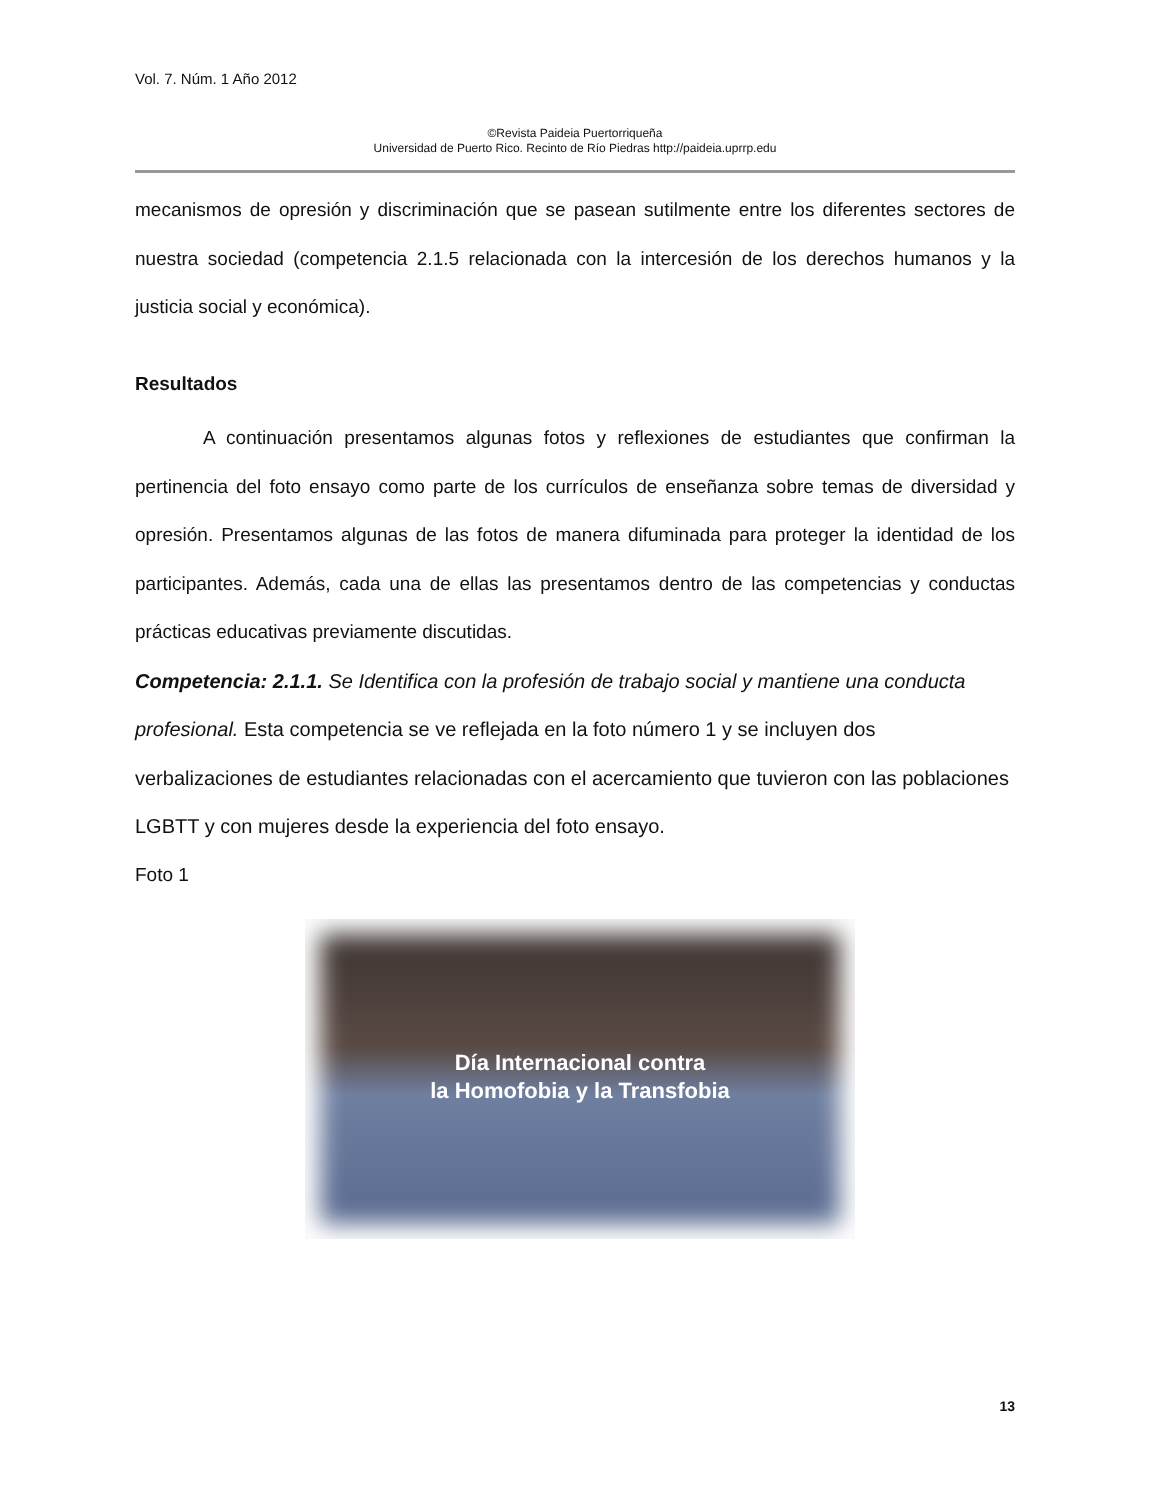Vol. 7. Núm. 1 Año 2012
©Revista Paideia Puertorriqueña
Universidad de Puerto Rico. Recinto de Río Piedras http://paideia.uprrp.edu
mecanismos de opresión y discriminación que se pasean sutilmente entre los diferentes sectores de nuestra sociedad (competencia 2.1.5 relacionada con la intercesión de los derechos humanos y la justicia social y económica).
Resultados
A continuación presentamos algunas fotos y reflexiones de estudiantes que confirman la pertinencia del foto ensayo como parte de los currículos de enseñanza sobre temas de diversidad y opresión. Presentamos algunas de las fotos de manera difuminada para proteger la identidad de los participantes. Además, cada una de ellas las presentamos dentro de las competencias y conductas prácticas educativas previamente discutidas.
Competencia: 2.1.1. Se Identifica con la profesión de trabajo social y mantiene una conducta profesional. Esta competencia se ve reflejada en la foto número 1 y se incluyen dos verbalizaciones de estudiantes relacionadas con el acercamiento que tuvieron con las poblaciones LGBTT y con mujeres desde la experiencia del foto ensayo.
Foto 1
Día Internacional contra
la Homofobia y la Transfobia
13